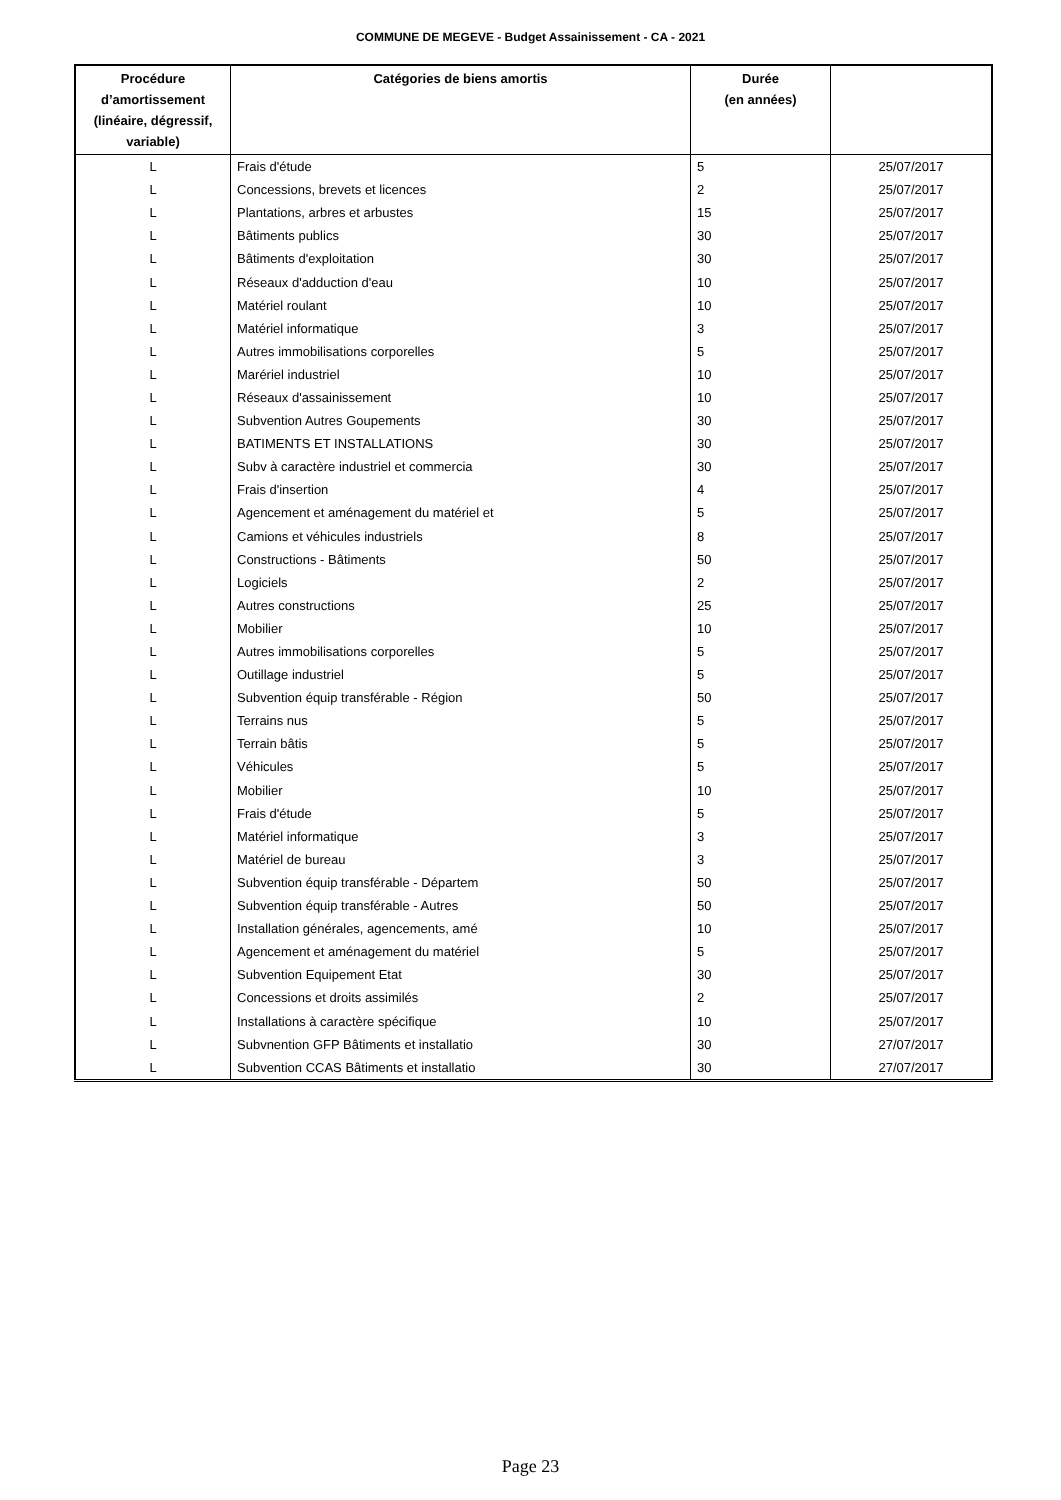COMMUNE DE MEGEVE - Budget Assainissement - CA - 2021
| Procédure d’amortissement (linéaire, dégressif, variable) | Catégories de biens amortis | Durée (en années) | |
| --- | --- | --- | --- |
| L | Frais d'étude | 5 | 25/07/2017 |
| L | Concessions, brevets et licences | 2 | 25/07/2017 |
| L | Plantations, arbres et arbustes | 15 | 25/07/2017 |
| L | Bâtiments publics | 30 | 25/07/2017 |
| L | Bâtiments d'exploitation | 30 | 25/07/2017 |
| L | Réseaux d'adduction d'eau | 10 | 25/07/2017 |
| L | Matériel roulant | 10 | 25/07/2017 |
| L | Matériel informatique | 3 | 25/07/2017 |
| L | Autres immobilisations corporelles | 5 | 25/07/2017 |
| L | Marériel industriel | 10 | 25/07/2017 |
| L | Réseaux d'assainissement | 10 | 25/07/2017 |
| L | Subvention Autres Goupements | 30 | 25/07/2017 |
| L | BATIMENTS ET INSTALLATIONS | 30 | 25/07/2017 |
| L | Subv à caractère industriel et commercia | 30 | 25/07/2017 |
| L | Frais d'insertion | 4 | 25/07/2017 |
| L | Agencement et aménagement du matériel et | 5 | 25/07/2017 |
| L | Camions et véhicules industriels | 8 | 25/07/2017 |
| L | Constructions - Bâtiments | 50 | 25/07/2017 |
| L | Logiciels | 2 | 25/07/2017 |
| L | Autres constructions | 25 | 25/07/2017 |
| L | Mobilier | 10 | 25/07/2017 |
| L | Autres immobilisations corporelles | 5 | 25/07/2017 |
| L | Outillage industriel | 5 | 25/07/2017 |
| L | Subvention équip transférable - Région | 50 | 25/07/2017 |
| L | Terrains nus | 5 | 25/07/2017 |
| L | Terrain bâtis | 5 | 25/07/2017 |
| L | Véhicules | 5 | 25/07/2017 |
| L | Mobilier | 10 | 25/07/2017 |
| L | Frais d'étude | 5 | 25/07/2017 |
| L | Matériel informatique | 3 | 25/07/2017 |
| L | Matériel de bureau | 3 | 25/07/2017 |
| L | Subvention équip transférable - Départem | 50 | 25/07/2017 |
| L | Subvention équip transférable - Autres | 50 | 25/07/2017 |
| L | Installation générales, agencements, amé | 10 | 25/07/2017 |
| L | Agencement et aménagement du matériel | 5 | 25/07/2017 |
| L | Subvention Equipement Etat | 30 | 25/07/2017 |
| L | Concessions et droits assimilés | 2 | 25/07/2017 |
| L | Installations à caractère spécifique | 10 | 25/07/2017 |
| L | Subvnention GFP Bâtiments et installatio | 30 | 27/07/2017 |
| L | Subvention CCAS Bâtiments et installatio | 30 | 27/07/2017 |
Page 23